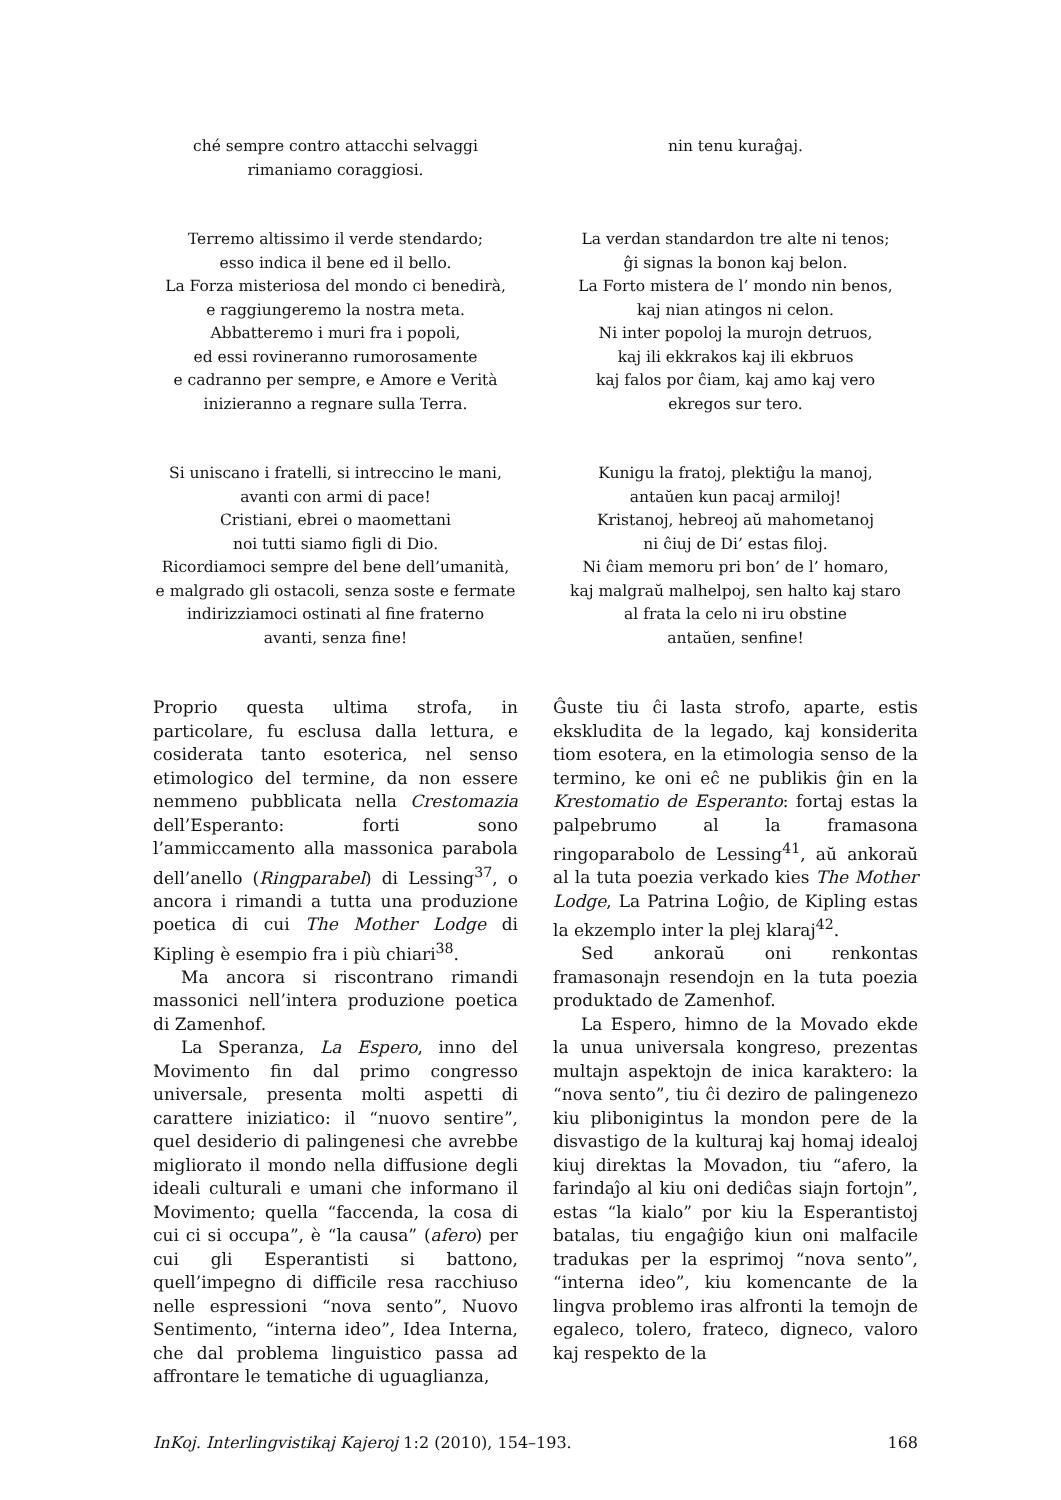ché sempre contro attacchi selvaggi
rimaniamo coraggiosi.
nin tenu kuraĝaj.
Terremo altissimo il verde stendardo;
esso indica il bene ed il bello.
La Forza misteriosa del mondo ci benedirà,
e raggiungeremo la nostra meta.
Abbatteremo i muri fra i popoli,
ed essi rovineranno rumorosamente
e cadranno per sempre, e Amore e Verità
inizieranno a regnare sulla Terra.
La verdan standardon tre alte ni tenos;
ĝi signas la bonon kaj belon.
La Forto mistera de l’ mondo nin benos,
kaj nian atingos ni celon.
Ni inter popoloj la murojn detruos,
kaj ili ekkrakos kaj ili ekbruos
kaj falos por ĉiam, kaj amo kaj vero
ekregos sur tero.
Si uniscano i fratelli, si intreccino le mani,
avanti con armi di pace!
Cristiani, ebrei o maomettani
noi tutti siamo figli di Dio.
Ricordiamoci sempre del bene dell’umanità,
e malgrado gli ostacoli, senza soste e fermate
indirizziamoci ostinati al fine fraterno
avanti, senza fine!
Kunigu la fratoj, plektiĝu la manoj,
antaŭen kun pacaj armiloj!
Kristanoj, hebreoj aŭ mahometanoj
ni ĉiuj de Di’ estas filoj.
Ni ĉiam memoru pri bon’ de l’ homaro,
kaj malgraŭ malhelpoj, sen halto kaj staro
al frata la celo ni iru obstine
antaŭen, senfine!
Proprio questa ultima strofa, in particolare, fu esclusa dalla lettura, e cosiderata tanto esoterica, nel senso etimologico del termine, da non essere nemmeno pubblicata nella Crestomazia dell’Esperanto: forti sono l’ammiccamento alla massonica parabola dell’anello (Ringparabel) di Lessing<sup>37</sup>, o ancora i rimandi a tutta una produzione poetica di cui The Mother Lodge di Kipling è esempio fra i più chiari<sup>38</sup>.
Ma ancora si riscontrano rimandi massonici nell’intera produzione poetica di Zamenhof.
La Speranza, La Espero, inno del Movimento fin dal primo congresso universale, presenta molti aspetti di carattere iniziatico: il “nuovo sentire”, quel desiderio di palingenesi che avrebbe migliorato il mondo nella diffusione degli ideali culturali e umani che informano il Movimento; quella “faccenda, la cosa di cui ci si occupa”, è “la causa” (afero) per cui gli Esperantisti si battono, quell’impegno di difficile resa racchiuso nelle espressioni “nova sento”, Nuovo Sentimento, “interna ideo”, Idea Interna, che dal problema linguistico passa ad affrontare le tematiche di uguaglianza,
Ĝuste tiu ĉi lasta strofo, aparte, estis ekskludita de la legado, kaj konsiderita tiom esotera, en la etimologia senso de la termino, ke oni eĉ ne publikis ĝin en la Krestomatio de Esperanto: fortaj estas la palpebrumo al la framasona ringoparabolo de Lessing<sup>41</sup>, aŭ ankoraŭ al la tuta poezia verkado kies The Mother Lodge, La Patrina Loĝio, de Kipling estas la ekzemplo inter la plej klaraj<sup>42</sup>.
Sed ankoraŭ oni renkontas framasonajn resendojn en la tuta poezia produktado de Zamenhof.
La Espero, himno de la Movado ekde la unua universala kongreso, prezentas multajn aspektojn de inica karaktero: la “nova sento”, tiu ĉi deziro de palingenezo kiu plibonigintus la mondon pere de la disvastigo de la kulturaj kaj homaj idealoj kiuj direktas la Movadon, tiu “afero, la farindaĵo al kiu oni dediĉas siajn fortojn”, estas “la kialo” por kiu la Esperantistoj batalas, tiu engaĝiĝo kiun oni malfacile tradukas per la esprimoj “nova sento”, “interna ideo”, kiu komencante de la lingva problemo iras alfronti la temojn de egaleco, tolero, frateco, digneco, valoro kaj respekto de la
InKoj. Interlingvistikaj Kajeroj 1:2 (2010), 154–193. 168